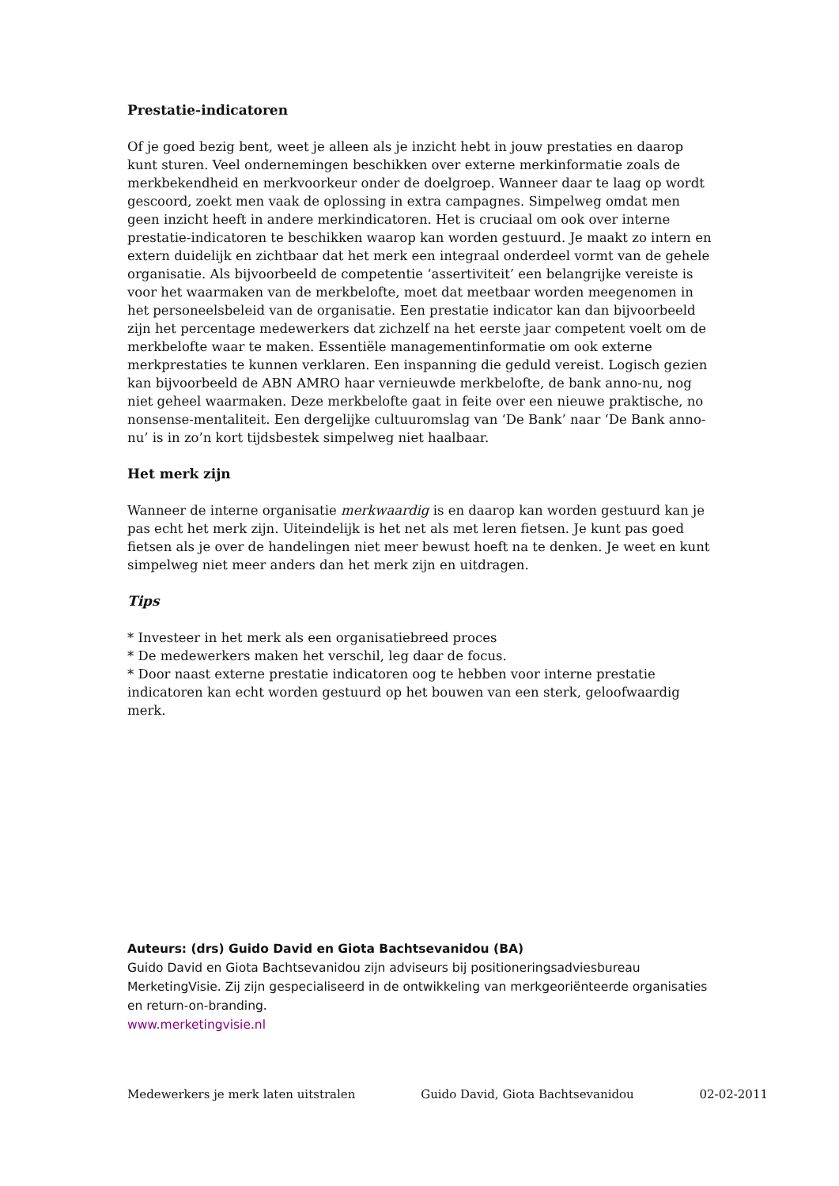Prestatie-indicatoren
Of je goed bezig bent, weet je alleen als je inzicht hebt in jouw prestaties en daarop kunt sturen. Veel ondernemingen beschikken over externe merkinformatie zoals de merkbekendheid en merkvoorkeur onder de doelgroep. Wanneer daar te laag op wordt gescoord, zoekt men vaak de oplossing in extra campagnes. Simpelweg omdat men geen inzicht heeft in andere merkindicatoren. Het is cruciaal om ook over interne prestatie-indicatoren te beschikken waarop kan worden gestuurd. Je maakt zo intern en extern duidelijk en zichtbaar dat het merk een integraal onderdeel vormt van de gehele organisatie. Als bijvoorbeeld de competentie ‘assertiviteit’ een belangrijke vereiste is voor het waarmaken van de merkbelofte, moet dat meetbaar worden meegenomen in het personeelsbeleid van de organisatie. Een prestatie indicator kan dan bijvoorbeeld zijn het percentage medewerkers dat zichzelf na het eerste jaar competent voelt om de merkbelofte waar te maken. Essentiële managementinformatie om ook externe merkprestaties te kunnen verklaren. Een inspanning die geduld vereist. Logisch gezien kan bijvoorbeeld de ABN AMRO haar vernieuwde merkbelofte, de bank anno-nu, nog niet geheel waarmaken. Deze merkbelofte gaat in feite over een nieuwe praktische, no nonsense-mentaliteit. Een dergelijke cultuuromslag van ‘De Bank’ naar ‘De Bank anno-nu’ is in zo’n kort tijdsbestek simpelweg niet haalbaar.
Het merk zijn
Wanneer de interne organisatie merkwaardig is en daarop kan worden gestuurd kan je pas echt het merk zijn. Uiteindelijk is het net als met leren fietsen. Je kunt pas goed fietsen als je over de handelingen niet meer bewust hoeft na te denken. Je weet en kunt simpelweg niet meer anders dan het merk zijn en uitdragen.
Tips
* Investeer in het merk als een organisatiebreed proces
* De medewerkers maken het verschil, leg daar de focus.
* Door naast externe prestatie indicatoren oog te hebben voor interne prestatie indicatoren kan echt worden gestuurd op het bouwen van een sterk, geloofwaardig merk.
Auteurs: (drs) Guido David en Giota Bachtsevanidou (BA)
Guido David en Giota Bachtsevanidou zijn adviseurs bij positioneringsadviesbureau MerketingVisie. Zij zijn gespecialiseerd in de ontwikkeling van merkgeoriënteerde organisaties en return-on-branding.
www.merketingvisie.nl
Medewerkers je merk laten uitstralen Guido David, Giota Bachtsevanidou 02-02-2011